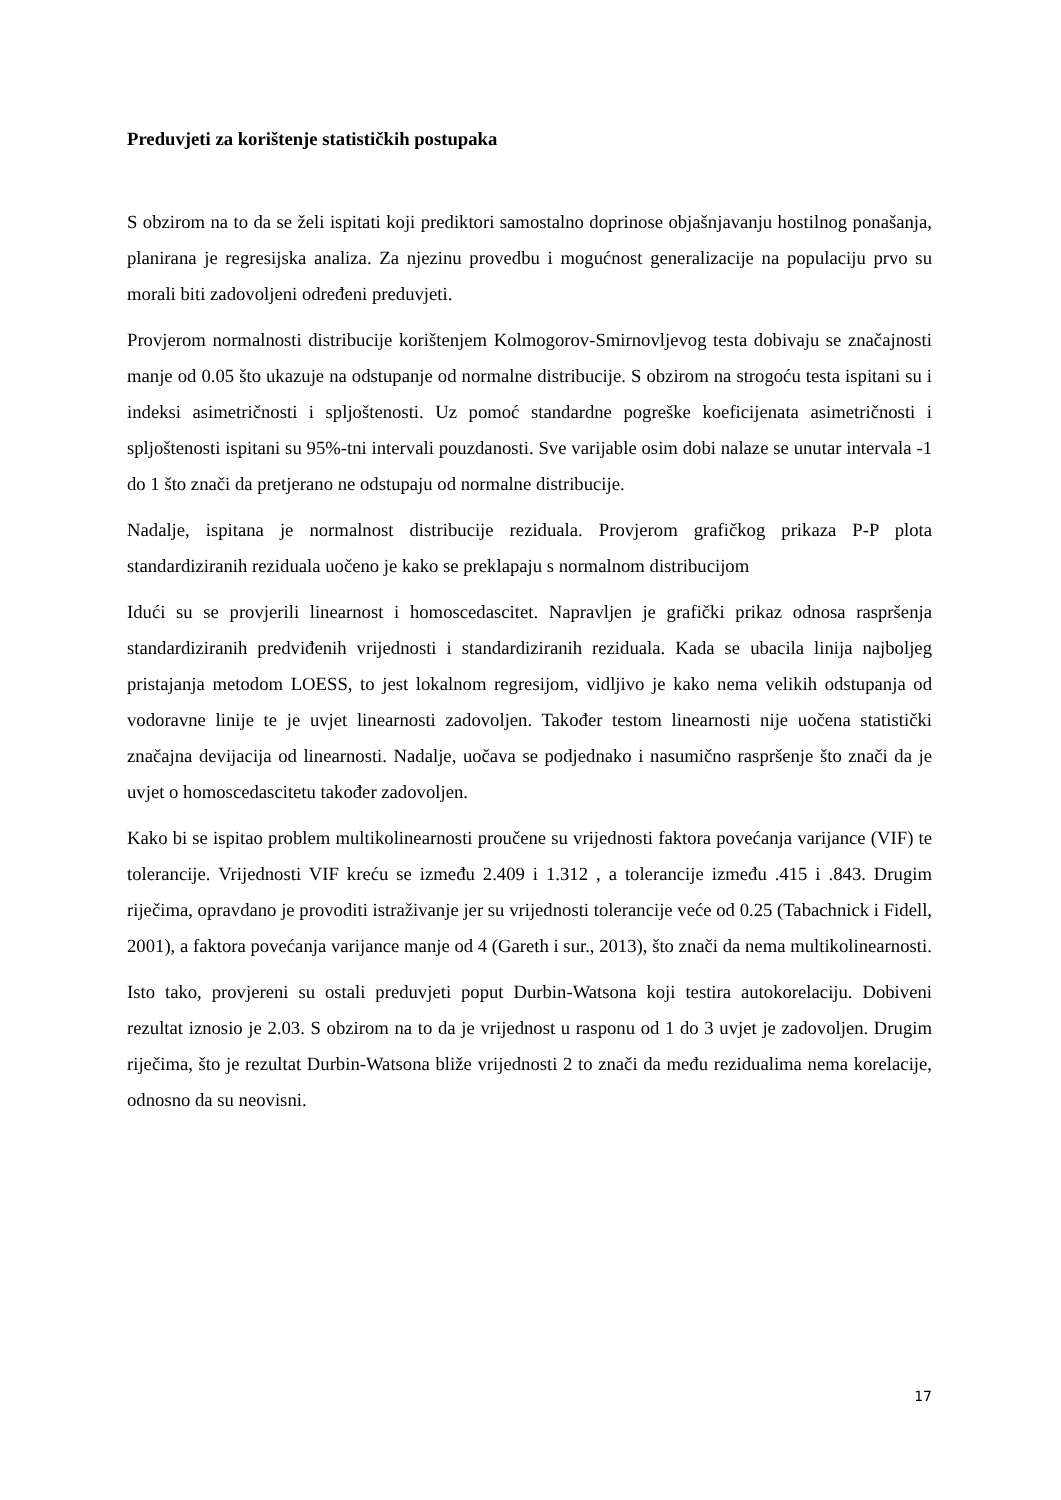Preduvjeti za korištenje statističkih postupaka
S obzirom na to da se želi ispitati koji prediktori samostalno doprinose objašnjavanju hostilnog ponašanja, planirana je regresijska analiza. Za njezinu provedbu i mogućnost generalizacije na populaciju prvo su morali biti zadovoljeni određeni preduvjeti.
Provjerom normalnosti distribucije korištenjem Kolmogorov-Smirnovljevog testa dobivaju se značajnosti manje od 0.05 što ukazuje na odstupanje od normalne distribucije. S obzirom na strogoću testa ispitani su i indeksi asimetričnosti i spljoštenosti. Uz pomoć standardne pogreške koeficijenata asimetričnosti i spljoštenosti ispitani su 95%-tni intervali pouzdanosti. Sve varijable osim dobi nalaze se unutar intervala -1 do 1 što znači da pretjerano ne odstupaju od normalne distribucije.
Nadalje, ispitana je normalnost distribucije reziduala. Provjerom grafičkog prikaza P-P plota standardiziranih reziduala uočeno je kako se preklapaju s normalnom distribucijom
Idući su se provjerili linearnost i homoscedascitet. Napravljen je grafički prikaz odnosa raspršenja standardiziranih predviđenih vrijednosti i standardiziranih reziduala. Kada se ubacila linija najboljeg pristajanja metodom LOESS, to jest lokalnom regresijom, vidljivo je kako nema velikih odstupanja od vodoravne linije te je uvjet linearnosti zadovoljen. Također testom linearnosti nije uočena statistički značajna devijacija od linearnosti. Nadalje, uočava se podjednako i nasumično raspršenje što znači da je uvjet o homoscedascitetu također zadovoljen.
Kako bi se ispitao problem multikolinearnosti proučene su vrijednosti faktora povećanja varijance (VIF) te tolerancije. Vrijednosti VIF kreću se između 2.409 i 1.312 , a tolerancije između .415 i .843. Drugim riječima, opravdano je provoditi istraživanje jer su vrijednosti tolerancije veće od 0.25 (Tabachnick i Fidell, 2001), a faktora povećanja varijance manje od 4 (Gareth i sur., 2013), što znači da nema multikolinearnosti.
Isto tako, provjereni su ostali preduvjeti poput Durbin-Watsona koji testira autokorelaciju. Dobiveni rezultat iznosio je 2.03. S obzirom na to da je vrijednost u rasponu od 1 do 3 uvjet je zadovoljen. Drugim riječima, što je rezultat Durbin-Watsona bliže vrijednosti 2 to znači da među rezidualima nema korelacije, odnosno da su neovisni.
17